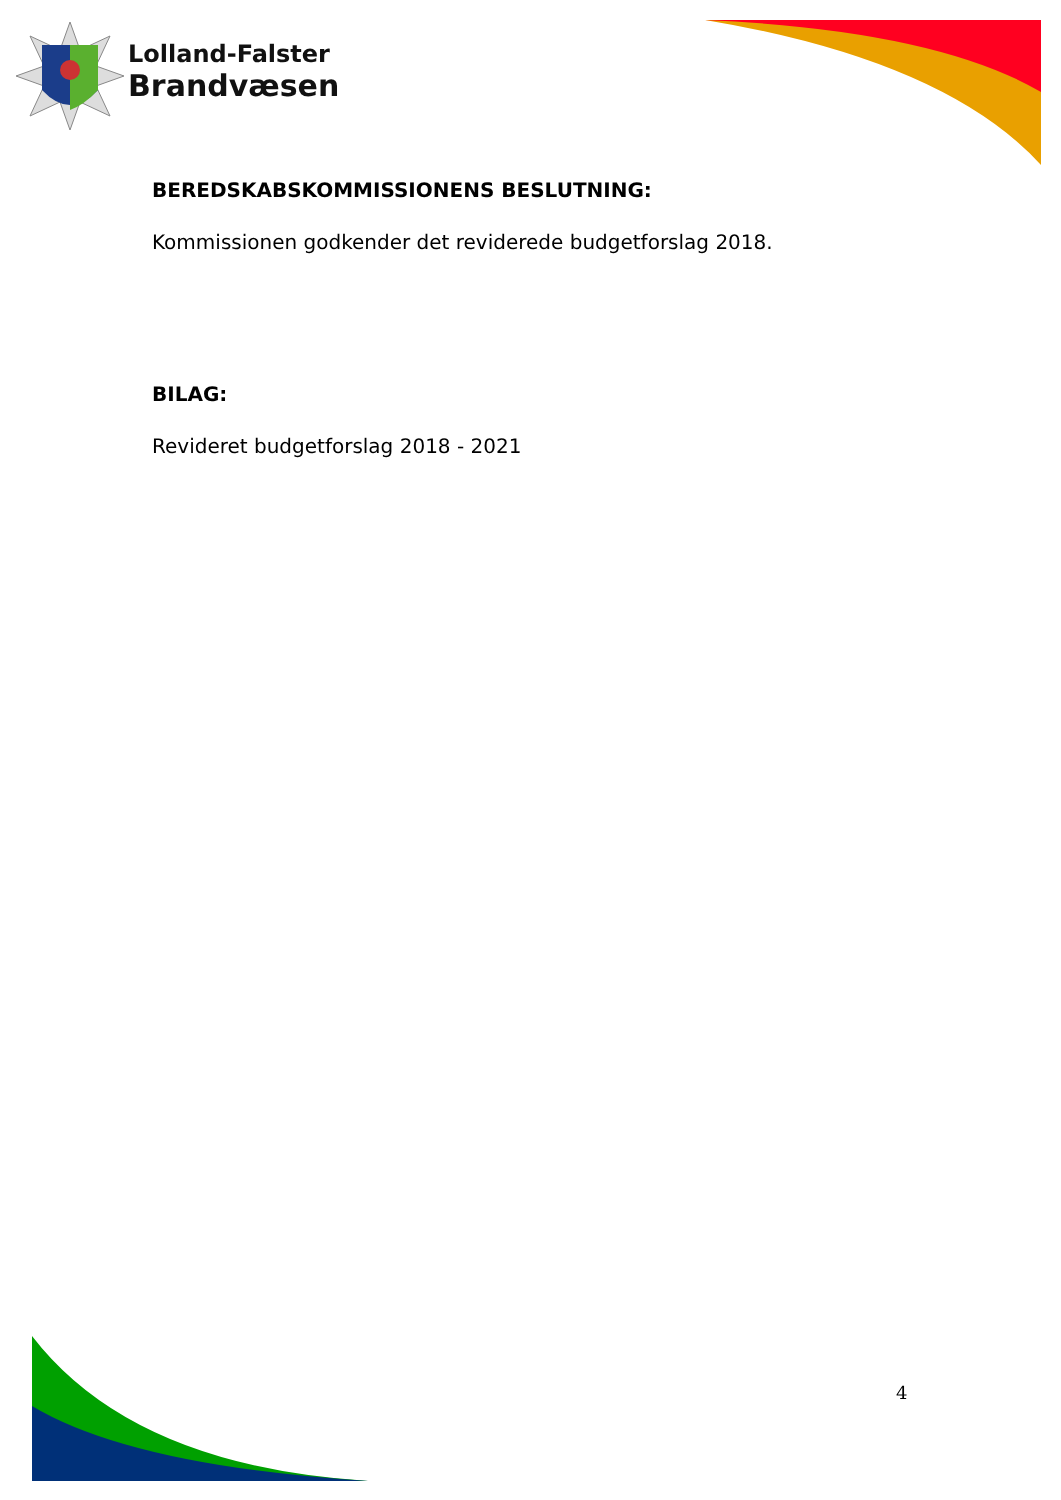Lolland-Falster
Brandvæsen
BEREDSKABSKOMMISSIONENS BESLUTNING:
Kommissionen godkender det reviderede budgetforslag 2018.
BILAG:
Revideret budgetforslag 2018 - 2021
4